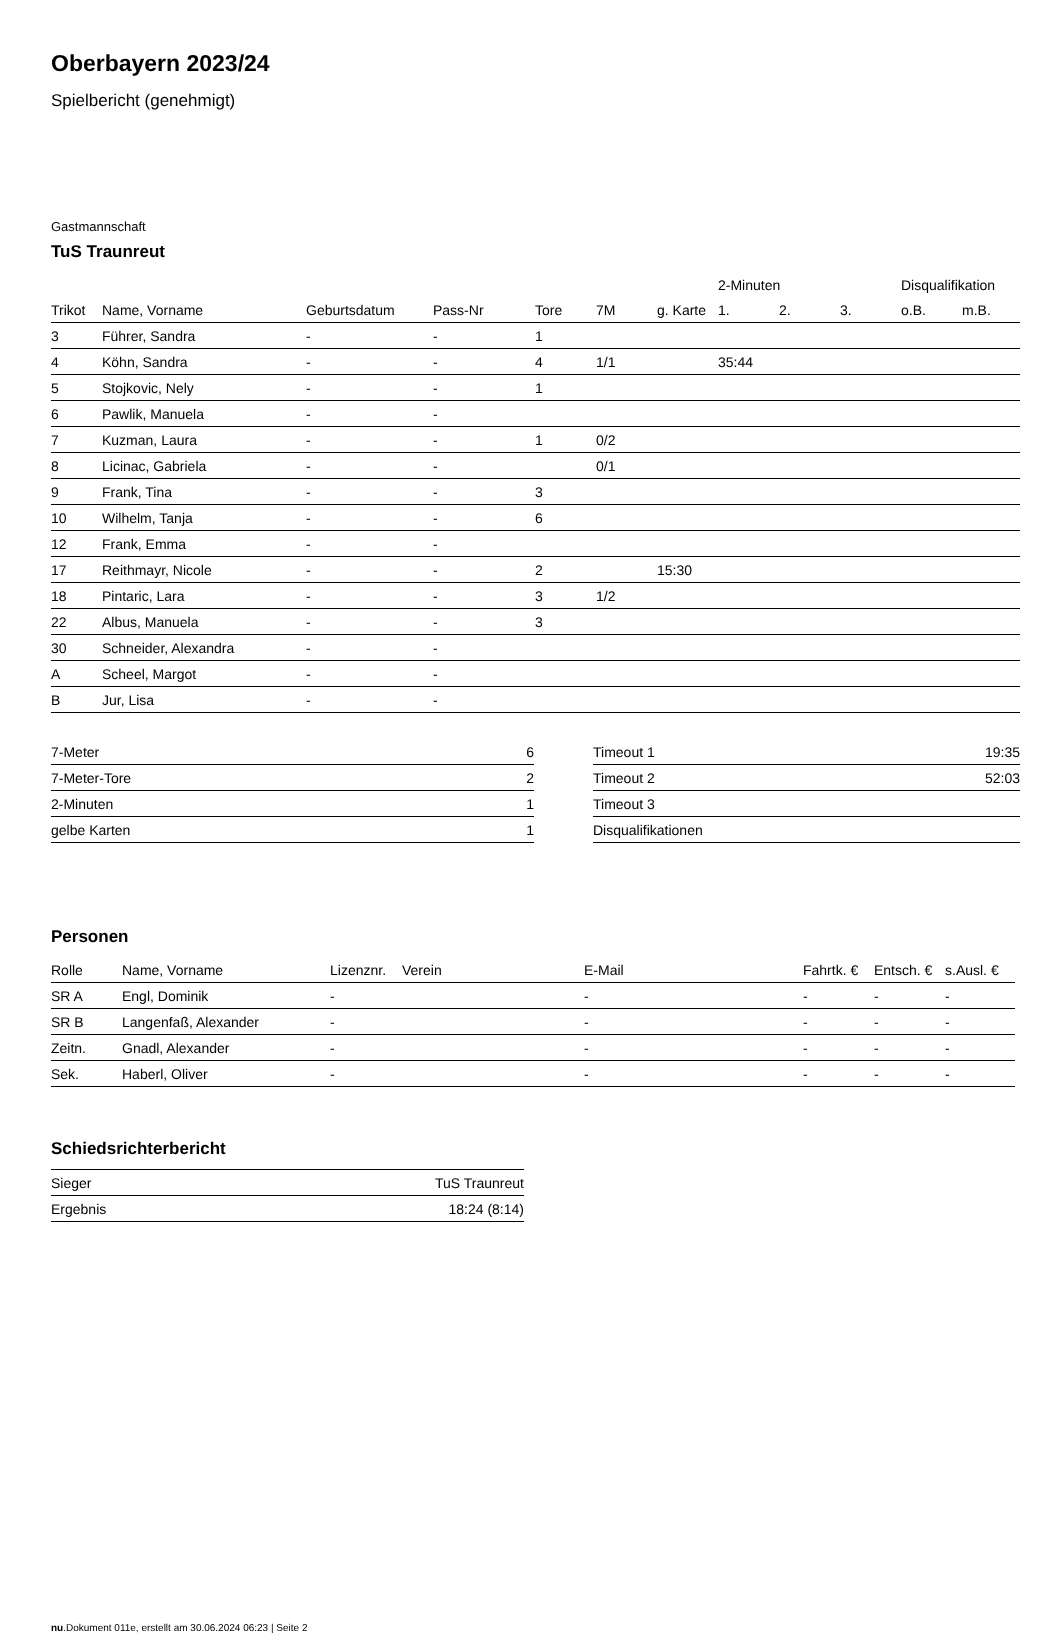Oberbayern 2023/24
Spielbericht (genehmigt)
Gastmannschaft
TuS Traunreut
| | | | | | | | 2-Minuten | | | Disqualifikation | |
| --- | --- | --- | --- | --- | --- | --- | --- | --- | --- | --- | --- |
| Trikot | Name, Vorname | Geburtsdatum | Pass-Nr | Tore | 7M | g. Karte | 1. | 2. | 3. | o.B. | m.B. |
| 3 | Führer, Sandra | - | - | 1 | | | | | | | |
| 4 | Köhn, Sandra | - | - | 4 | 1/1 | | 35:44 | | | | |
| 5 | Stojkovic, Nely | - | - | 1 | | | | | | | |
| 6 | Pawlik, Manuela | - | - | | | | | | | | |
| 7 | Kuzman, Laura | - | - | 1 | 0/2 | | | | | | |
| 8 | Licinac, Gabriela | - | - | | 0/1 | | | | | | |
| 9 | Frank, Tina | - | - | 3 | | | | | | | |
| 10 | Wilhelm, Tanja | - | - | 6 | | | | | | | |
| 12 | Frank, Emma | - | - | | | | | | | | |
| 17 | Reithmayr, Nicole | - | - | 2 | | 15:30 | | | | | |
| 18 | Pintaric, Lara | - | - | 3 | 1/2 | | | | | | |
| 22 | Albus, Manuela | - | - | 3 | | | | | | | |
| 30 | Schneider, Alexandra | - | - | | | | | | | | |
| A | Scheel, Margot | - | - | | | | | | | | |
| B | Jur, Lisa | - | - | | | | | | | | |
| 7-Meter | 6 |
| 7-Meter-Tore | 2 |
| 2-Minuten | 1 |
| gelbe Karten | 1 |
| Timeout 1 | 19:35 |
| Timeout 2 | 52:03 |
| Timeout 3 | |
| Disqualifikationen | |
Personen
| Rolle | Name, Vorname | Lizenznr. | Verein | E-Mail | Fahrtk. € | Entsch. € | s.Ausl. € |
| --- | --- | --- | --- | --- | --- | --- | --- |
| SR A | Engl, Dominik | - | | - | - | - | - |
| SR B | Langenfaß, Alexander | - | | - | - | - | - |
| Zeitn. | Gnadl, Alexander | - | | - | - | - | - |
| Sek. | Haberl, Oliver | - | | - | - | - | - |
Schiedsrichterbericht
| Sieger | TuS Traunreut |
| Ergebnis | 18:24 (8:14) |
nu.Dokument 011e, erstellt am 30.06.2024 06:23 | Seite 2